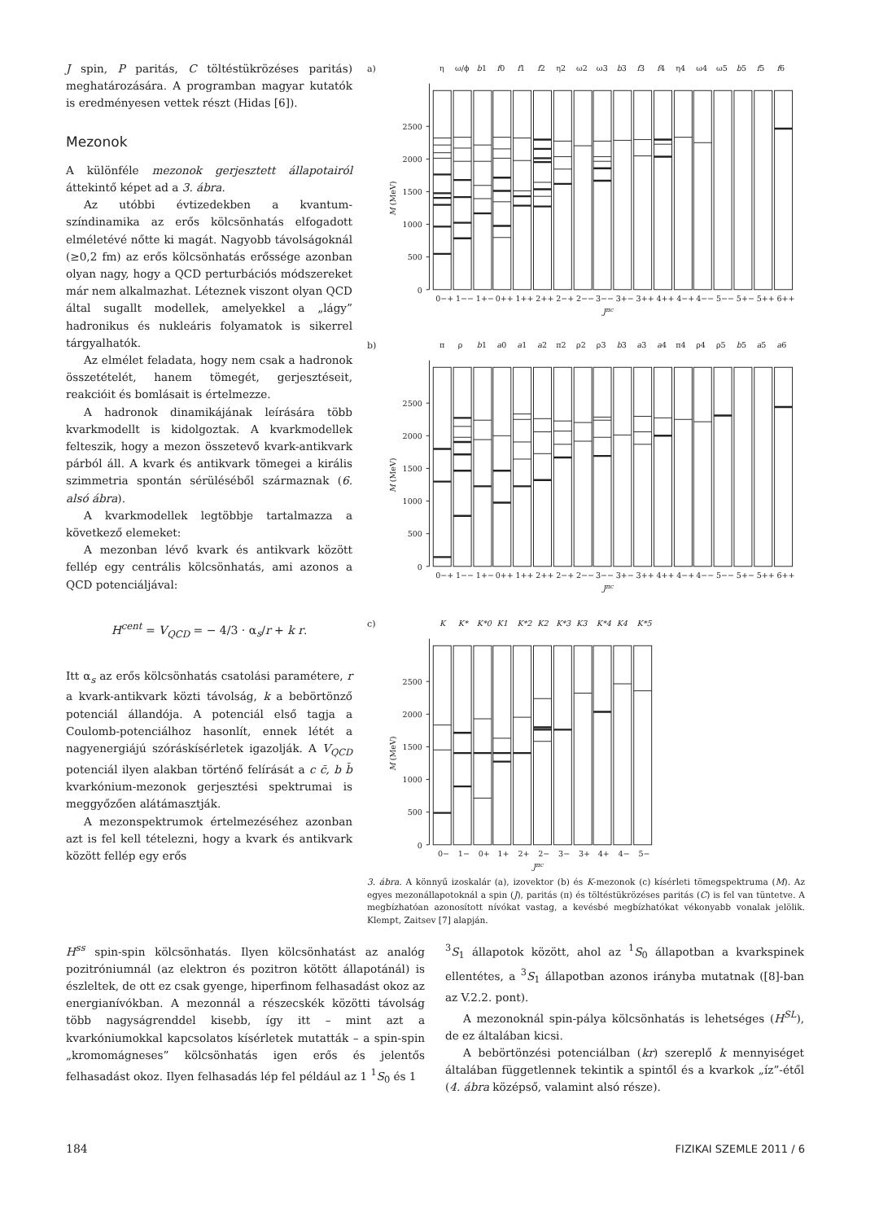J spin, P paritás, C töltéstükrözéses paritás) meghatározására. A programban magyar kutatók is eredményesen vettek részt (Hidas [6]).
Mezonok
A különféle mezonok gerjesztett állapotairól áttekintő képet ad a 3. ábra.
Az utóbbi évtizedekben a kvantum-színdinamika az erős kölcsönhatás elfogadott elméletévé nőtte ki magát. Nagyobb távolságoknál (≥0,2 fm) az erős kölcsönhatás erőssége azonban olyan nagy, hogy a QCD perturbációs módszereket már nem alkalmazhat. Léteznek viszont olyan QCD által sugallt modellek, amelyekkel a „lágy” hadronikus és nukleáris folyamatok is sikerrel tárgyalhatók.
Az elmélet feladata, hogy nem csak a hadronok összetételét, hanem tömegét, gerjesztéseit, reakcióit és bomlásait is értelmezze.
A hadronok dinamikájának leírására több kvarkmodellt is kidolgoztak. A kvarkmodellek felteszik, hogy a mezon összetevő kvark-antikvark párból áll. A kvark és antikvark tömegei a királis szimmetria spontán sérüléséből származnak (6. alsó ábra).
A kvarkmodellek legtöbbje tartalmazza a következő elemeket:
A mezonban lévő kvark és antikvark között fellép egy centrális kölcsönhatás, ami azonos a QCD potenciáljával:
H<sup>cent</sup> = V<sub>QCD</sub> = − 4/3 · α<sub>s</sub>/r + k r.
Itt α<sub>s</sub> az erős kölcsönhatás csatolási paramétere, r a kvark-antikvark közti távolság, k a bebörtönző potenciál állandója. A potenciál első tagja a Coulomb-potenciálhoz hasonlít, ennek létét a nagyenergiájú szóráskísérletek igazolják. A V<sub>QCD</sub> potenciál ilyen alakban történő felírását a c c̄, b b̄ kvarkónium-mezonok gerjesztési spektrumai is meggyőzően alátámasztják.
A mezonspektrumok értelmezéséhez azonban azt is fel kell tételezni, hogy a kvark és antikvark között fellép egy erős
a)
η
ω/ϕ
b1
f0
f1
f2
η2
ω2
ω3
b3
f3
f4
η4
ω4
ω5
b5
f5
f6
0
500
1000
1500
2000
2500
M (MeV)
0−+
1−−
1+−
0++
1++
2++
2−+
2−−
3−−
3+−
3++
4++
4−+
4−−
5−−
5+−
5++
6++
Jπc
b)
π
ρ
b1
a0
a1
a2
π2
ρ2
ρ3
b3
a3
a4
π4
ρ4
ρ5
b5
a5
a6
0
500
1000
1500
2000
2500
M (MeV)
0−+
1−−
1+−
0++
1++
2++
2−+
2−−
3−−
3+−
3++
4++
4−+
4−−
5−−
5+−
5++
6++
Jπc
c)
K
K*
K*0
K1
K*2
K2
K*3
K3
K*4
K4
K*5
0
500
1000
1500
2000
2500
M (MeV)
0−
1−
0+
1+
2+
2−
3−
3+
4+
4−
5−
Jπc
3. ábra. A könnyű izoskalár (a), izovektor (b) és K-mezonok (c) kísérleti tömegspektruma (M). Az egyes mezonállapotoknál a spin (J), paritás (π) és töltéstükrözéses paritás (C) is fel van tüntetve. A megbízhatóan azonosított nívókat vastag, a kevésbé megbízhatókat vékonyabb vonalak jelölik. Klempt, Zaitsev [7] alapján.
H<sup>ss</sup> spin-spin kölcsönhatás. Ilyen kölcsönhatást az analóg pozitróniumnál (az elektron és pozitron kötött állapotánál) is észleltek, de ott ez csak gyenge, hiperfinom felhasadást okoz az energianívókban. A mezonnál a részecskék közötti távolság több nagyságrenddel kisebb, így itt – mint azt a kvarkóniumokkal kapcsolatos kísérletek mutatták – a spin-spin „kromomágneses” kölcsönhatás igen erős és jelentős felhasadást okoz. Ilyen felhasadás lép fel például az 1 <sup>1</sup>S<sub>0</sub> és 1
<sup>3</sup> S<sub>1</sub> állapotok között, ahol az <sup>1</sup>S<sub>0</sub> állapotban a kvarkspinek ellentétes, a <sup>3</sup>S<sub>1</sub> állapotban azonos irányba mutatnak ([8]-ban az V.2.2. pont).
A mezonoknál spin-pálya kölcsönhatás is lehetséges (H<sup>SL</sup>), de ez általában kicsi.
A bebörtönzési potenciálban (kr) szereplő k mennyiséget általában függetlennek tekintik a spintől és a kvarkok „íz”-étől (4. ábra középső, valamint alsó része).
184 FIZIKAI SZEMLE 2011 / 6